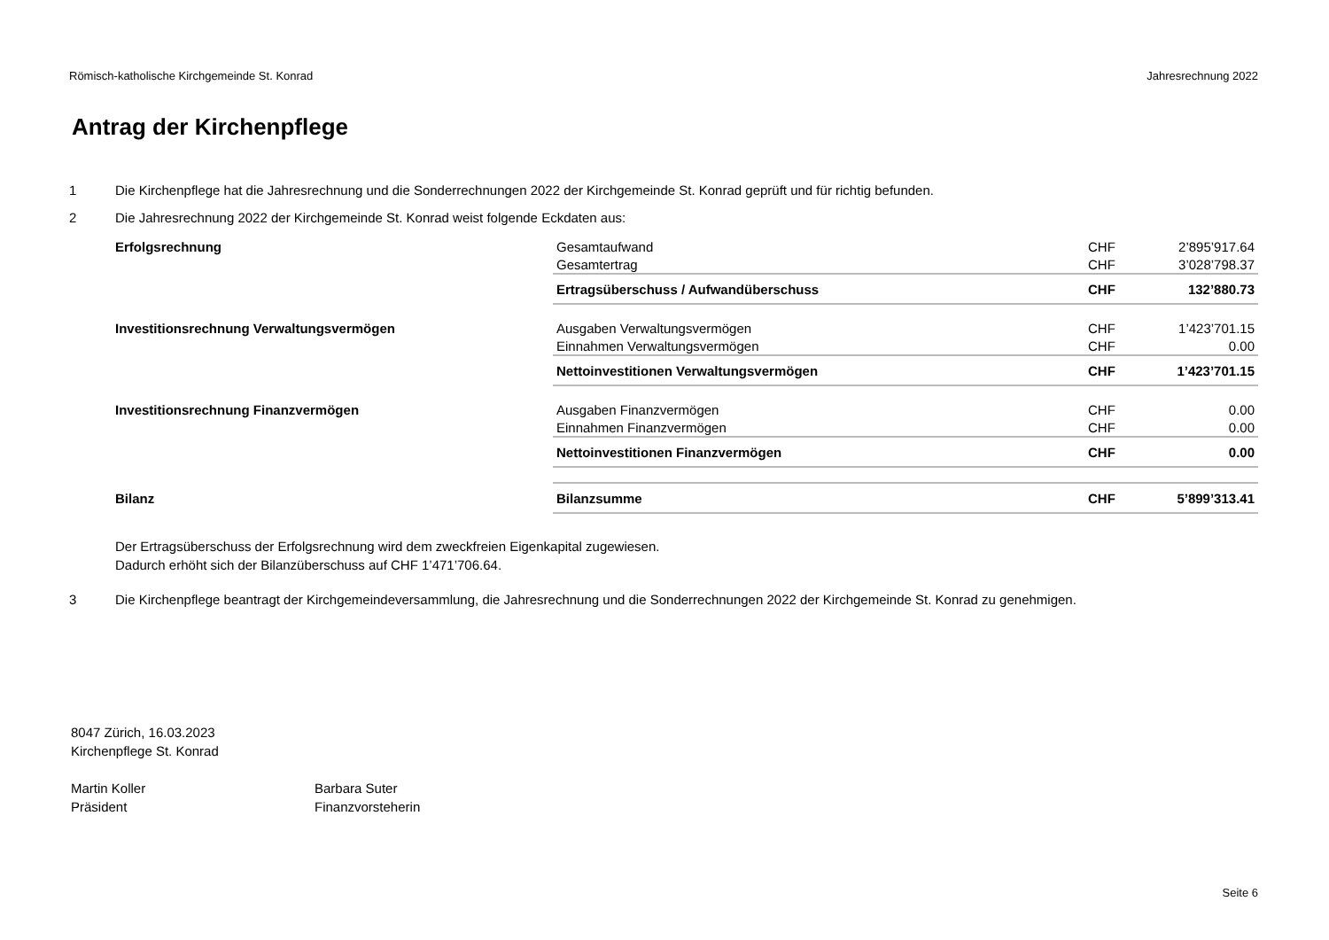Römisch-katholische Kirchgemeinde St. Konrad Jahresrechnung 2022
Antrag der Kirchenpflege
1 Die Kirchenpflege hat die Jahresrechnung und die Sonderrechnungen 2022 der Kirchgemeinde St. Konrad geprüft und für richtig befunden.
2 Die Jahresrechnung 2022 der Kirchgemeinde St. Konrad weist folgende Eckdaten aus:
| Erfolgsrechnung | Gesamtaufwand | CHF | 2’895’917.64 |
| | Gesamtertrag | CHF | 3’028’798.37 |
| | Ertragsüberschuss / Aufwandüberschuss | CHF | 132’880.73 |
| Investitionsrechnung Verwaltungsvermögen | Ausgaben Verwaltungsvermögen | CHF | 1’423’701.15 |
| | Einnahmen Verwaltungsvermögen | CHF | 0.00 |
| | Nettoinvestitionen Verwaltungsvermögen | CHF | 1’423’701.15 |
| Investitionsrechnung Finanzvermögen | Ausgaben Finanzvermögen | CHF | 0.00 |
| | Einnahmen Finanzvermögen | CHF | 0.00 |
| | Nettoinvestitionen Finanzvermögen | CHF | 0.00 |
| Bilanz | Bilanzsumme | CHF | 5’899’313.41 |
Der Ertragsüberschuss der Erfolgsrechnung wird dem zweckfreien Eigenkapital zugewiesen.
Dadurch erhöht sich der Bilanzüberschuss auf CHF 1’471’706.64.
3 Die Kirchenpflege beantragt der Kirchgemeindeversammlung, die Jahresrechnung und die Sonderrechnungen 2022 der Kirchgemeinde St. Konrad zu genehmigen.
8047 Zürich, 16.03.2023
Kirchenpflege St. Konrad
Martin Koller
Präsident
Barbara Suter
Finanzvorsteherin
Seite 6